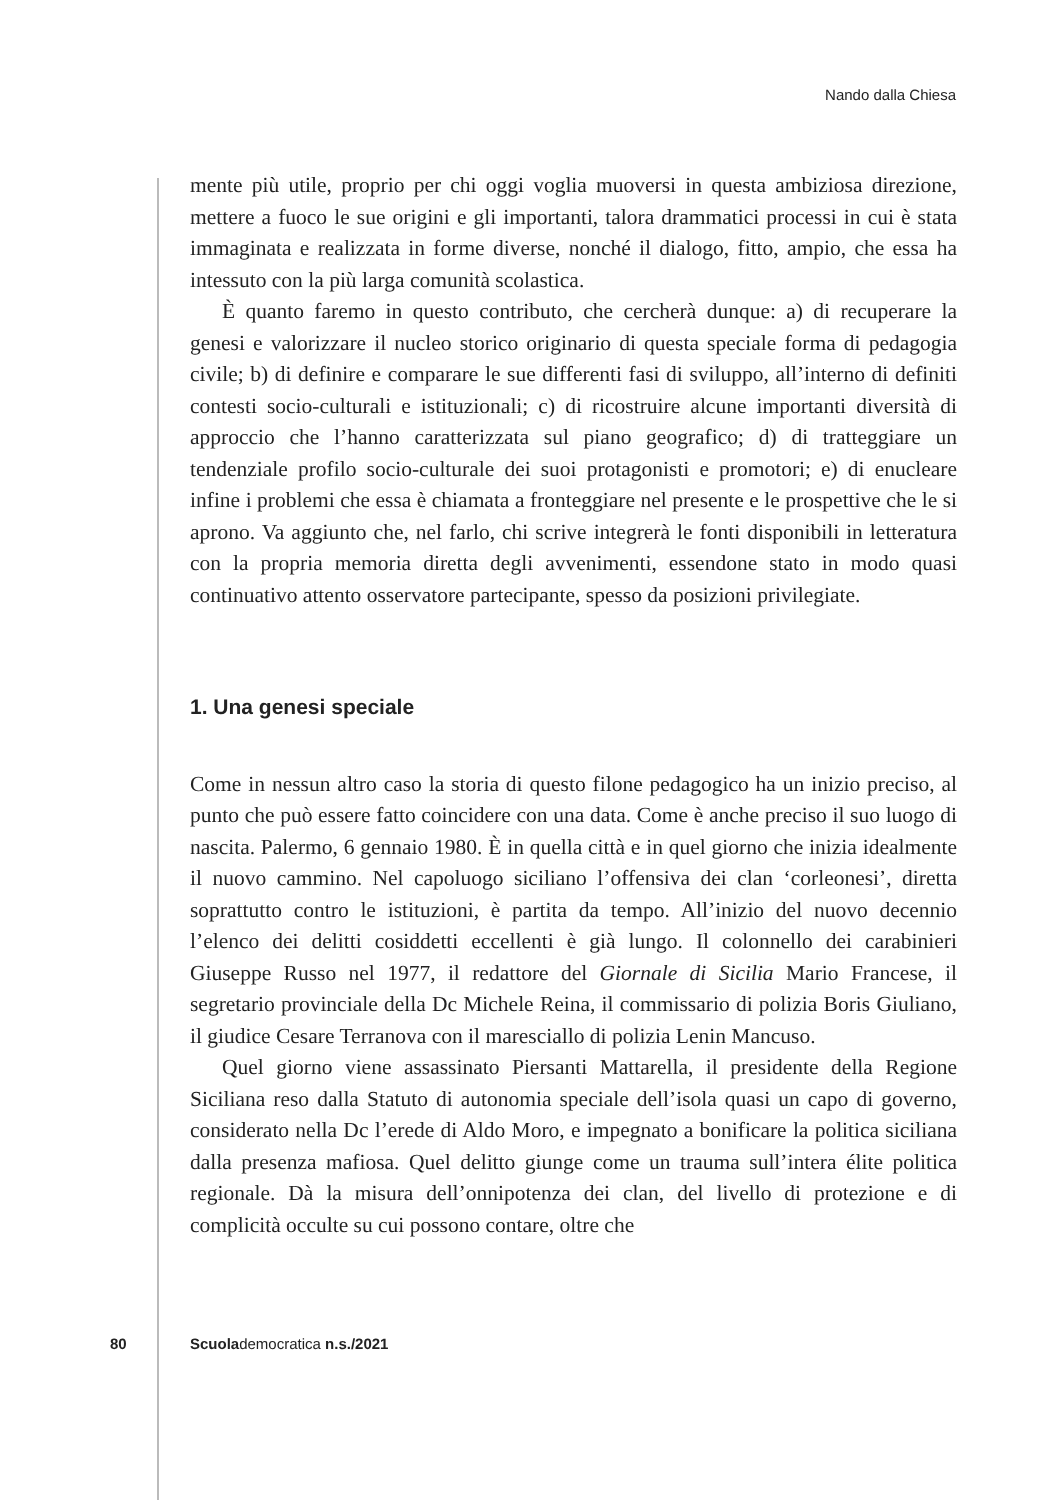Nando dalla Chiesa
mente più utile, proprio per chi oggi voglia muoversi in questa ambiziosa direzione, mettere a fuoco le sue origini e gli importanti, talora drammatici processi in cui è stata immaginata e realizzata in forme diverse, nonché il dialogo, fitto, ampio, che essa ha intessuto con la più larga comunità scolastica.
È quanto faremo in questo contributo, che cercherà dunque: a) di recuperare la genesi e valorizzare il nucleo storico originario di questa speciale forma di pedagogia civile; b) di definire e comparare le sue differenti fasi di sviluppo, all’interno di definiti contesti socio-culturali e istituzionali; c) di ricostruire alcune importanti diversità di approccio che l’hanno caratterizzata sul piano geografico; d) di tratteggiare un tendenziale profilo socio-culturale dei suoi protagonisti e promotori; e) di enucleare infine i problemi che essa è chiamata a fronteggiare nel presente e le prospettive che le si aprono. Va aggiunto che, nel farlo, chi scrive integrerà le fonti disponibili in letteratura con la propria memoria diretta degli avvenimenti, essendone stato in modo quasi continuativo attento osservatore partecipante, spesso da posizioni privilegiate.
1. Una genesi speciale
Come in nessun altro caso la storia di questo filone pedagogico ha un inizio preciso, al punto che può essere fatto coincidere con una data. Come è anche preciso il suo luogo di nascita. Palermo, 6 gennaio 1980. È in quella città e in quel giorno che inizia idealmente il nuovo cammino. Nel capoluogo siciliano l’offensiva dei clan ‘corleonesi’, diretta soprattutto contro le istituzioni, è partita da tempo. All’inizio del nuovo decennio l’elenco dei delitti cosiddetti eccellenti è già lungo. Il colonnello dei carabinieri Giuseppe Russo nel 1977, il redattore del Giornale di Sicilia Mario Francese, il segretario provinciale della Dc Michele Reina, il commissario di polizia Boris Giuliano, il giudice Cesare Terranova con il maresciallo di polizia Lenin Mancuso.
Quel giorno viene assassinato Piersanti Mattarella, il presidente della Regione Siciliana reso dalla Statuto di autonomia speciale dell’isola quasi un capo di governo, considerato nella Dc l’erede di Aldo Moro, e impegnato a bonificare la politica siciliana dalla presenza mafiosa. Quel delitto giunge come un trauma sull’intera élite politica regionale. Dà la misura dell’onnipotenza dei clan, del livello di protezione e di complicità occulte su cui possono contare, oltre che
80 Scuolademocratica n.s./2021